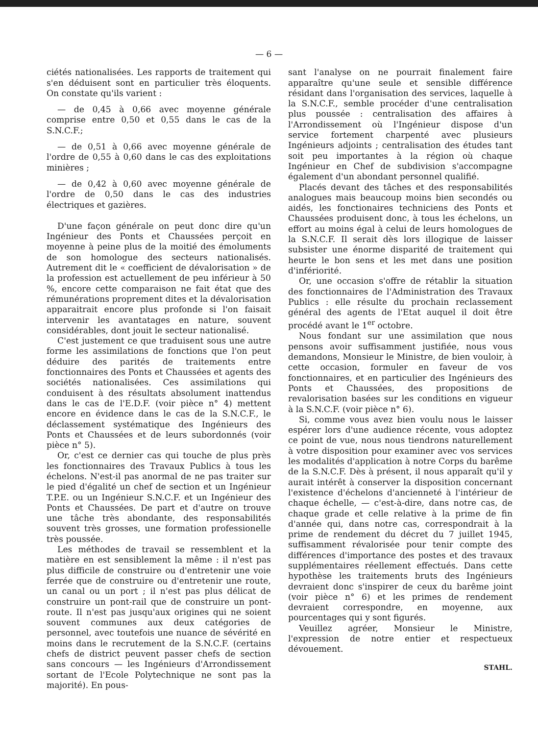— 6 —
ciétés nationalisées. Les rapports de traitement qui s'en déduisent sont en particulier très éloquents. On constate qu'ils varient :
— de 0,45 à 0,66 avec moyenne générale comprise entre 0,50 et 0,55 dans le cas de la S.N.C.F.;
— de 0,51 à 0,66 avec moyenne générale de l'ordre de 0,55 à 0,60 dans le cas des exploitations minières ;
— de 0,42 à 0,60 avec moyenne générale de l'ordre de 0,50 dans le cas des industries électriques et gazières.
D'une façon générale on peut donc dire qu'un Ingénieur des Ponts et Chaussées perçoit en moyenne à peine plus de la moitié des émoluments de son homologue des secteurs nationalisés. Autrement dit le « coefficient de dévalorisation » de la profession est actuellement de peu inférieur à 50 %, encore cette comparaison ne fait état que des rémunérations proprement dites et la dévalorisation apparaitrait encore plus profonde si l'on faisait intervenir les avantatages en nature, souvent considérables, dont jouit le secteur nationalisé.
C'est justement ce que traduisent sous une autre forme les assimilations de fonctions que l'on peut déduire des parités de traitements entre fonctionnaires des Ponts et Chaussées et agents des sociétés nationalisées. Ces assimilations qui conduisent à des résultats absolument inattendus dans le cas de l'E.D.F. (voir pièce n° 4) mettent encore en évidence dans le cas de la S.N.C.F., le déclassement systématique des Ingénieurs des Ponts et Chaussées et de leurs subordonnés (voir pièce n° 5).
Or, c'est ce dernier cas qui touche de plus près les fonctionnaires des Travaux Publics à tous les échelons. N'est-il pas anormal de ne pas traiter sur le pied d'égalité un chef de section et un Ingénieur T.P.E. ou un Ingénieur S.N.C.F. et un Ingénieur des Ponts et Chaussées. De part et d'autre on trouve une tâche très abondante, des responsabilités souvent très grosses, une formation professionelle très poussée.
Les méthodes de travail se ressemblent et la matière en est sensiblement la même : il n'est pas plus difficile de construire ou d'entretenir une voie ferrée que de construire ou d'entretenir une route, un canal ou un port ; il n'est pas plus délicat de construire un pont-rail que de construire un pont-route. Il n'est pas jusqu'aux origines qui ne soient souvent communes aux deux catégories de personnel, avec toutefois une nuance de sévérité en moins dans le recrutement de la S.N.C.F. (certains chefs de district peuvent passer chefs de section sans concours — les Ingénieurs d'Arrondissement sortant de l'Ecole Polytechnique ne sont pas la majorité). En pous-
sant l'analyse on ne pourrait finalement faire apparaître qu'une seule et sensible différence résidant dans l'organisation des services, laquelle à la S.N.C.F., semble procéder d'une centralisation plus poussée : centralisation des affaires à l'Arrondissement où l'Ingénieur dispose d'un service fortement charpenté avec plusieurs Ingénieurs adjoints ; centralisation des études tant soit peu importantes à la région où chaque Ingénieur en Chef de subdivision s'accompagne également d'un abondant personnel qualifié.
Placés devant des tâches et des responsabilités analogues mais beaucoup moins bien secondés ou aidés, les fonctionaires techniciens des Ponts et Chaussées produisent donc, à tous les échelons, un effort au moins égal à celui de leurs homologues de la S.N.C.F. Il serait dès lors illogique de laisser subsister une énorme disparité de traitement qui heurte le bon sens et les met dans une position d'infériorité.
Or, une occasion s'offre de rétablir la situation des fonctionnaires de l'Administration des Travaux Publics : elle résulte du prochain reclassement général des agents de l'Etat auquel il doit être procédé avant le 1<sup>er</sup> octobre.
Nous fondant sur une assimilation que nous pensons avoir suffisamment justifiée, nous vous demandons, Monsieur le Ministre, de bien vouloir, à cette occasion, formuler en faveur de vos fonctionnaires, et en particulier des Ingénieurs des Ponts et Chaussées, des propositions de revalorisation basées sur les conditions en vigueur à la S.N.C.F. (voir pièce n° 6).
Si, comme vous avez bien voulu nous le laisser espérer lors d'une audience récente, vous adoptez ce point de vue, nous nous tiendrons naturellement à votre disposition pour examiner avec vos services les modalités d'application à notre Corps du barême de la S.N.C.F. Dès à présent, il nous apparaît qu'il y aurait intérêt à conserver la disposition concernant l'existence d'échelons d'ancienneté à l'intérieur de chaque échelle, — c'est-à-dire, dans notre cas, de chaque grade et celle relative à la prime de fin d'année qui, dans notre cas, correspondrait à la prime de rendement du décret du 7 juillet 1945, suffisamment révalorisée pour tenir compte des différences d'importance des postes et des travaux supplémentaires réellement effectués. Dans cette hypothèse les traitements bruts des Ingénieurs devraient donc s'inspirer de ceux du barême joint (voir pièce n° 6) et les primes de rendement devraient correspondre, en moyenne, aux pourcentages qui y sont figurés.
Veuillez agréer, Monsieur le Ministre, l'expression de notre entier et respectueux dévouement.
STAHL.